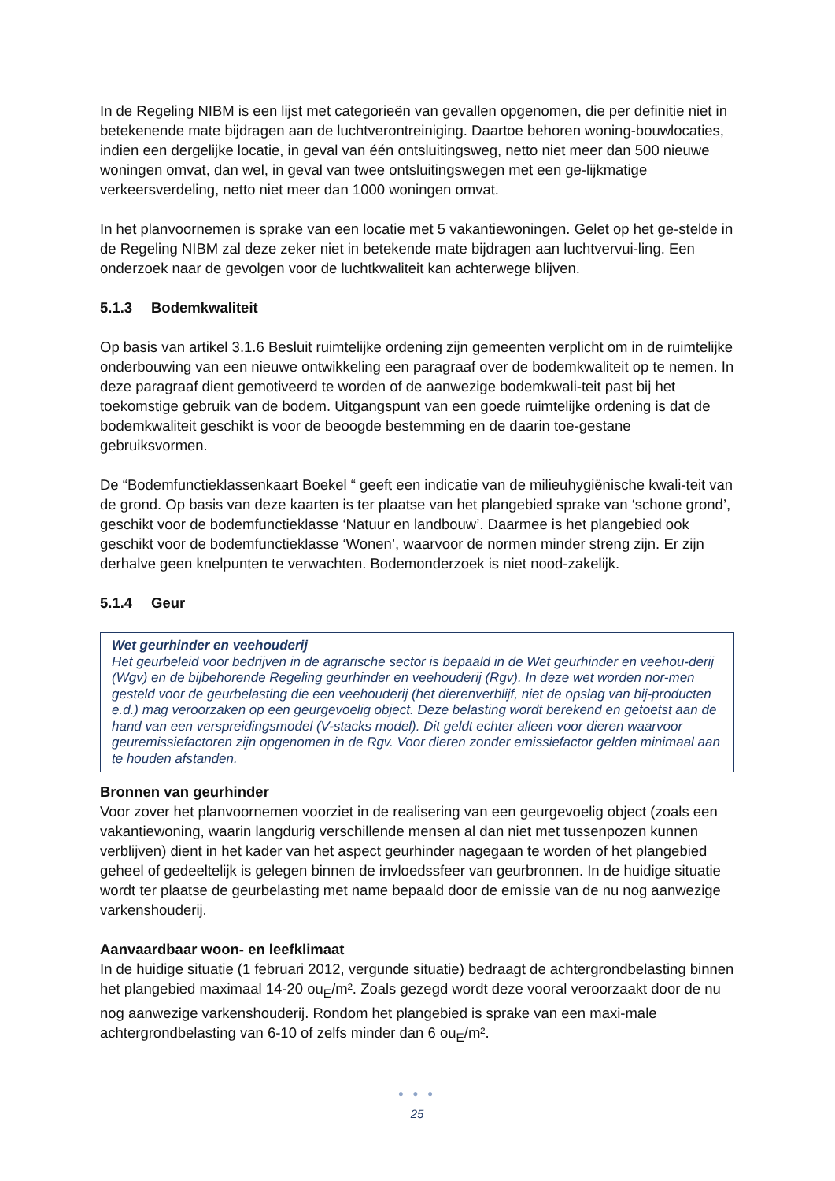In de Regeling NIBM is een lijst met categorieën van gevallen opgenomen, die per definitie niet in betekenende mate bijdragen aan de luchtverontreiniging. Daartoe behoren woning-bouwlocaties, indien een dergelijke locatie, in geval van één ontsluitingsweg, netto niet meer dan 500 nieuwe woningen omvat, dan wel, in geval van twee ontsluitingswegen met een ge-lijkmatige verkeersverdeling, netto niet meer dan 1000 woningen omvat.
In het planvoornemen is sprake van een locatie met 5 vakantiewoningen. Gelet op het ge-stelde in de Regeling NIBM zal deze zeker niet in betekende mate bijdragen aan luchtvervui-ling. Een onderzoek naar de gevolgen voor de luchtkwaliteit kan achterwege blijven.
5.1.3 Bodemkwaliteit
Op basis van artikel 3.1.6 Besluit ruimtelijke ordening zijn gemeenten verplicht om in de ruimtelijke onderbouwing van een nieuwe ontwikkeling een paragraaf over de bodemkwaliteit op te nemen. In deze paragraaf dient gemotiveerd te worden of de aanwezige bodemkwali-teit past bij het toekomstige gebruik van de bodem. Uitgangspunt van een goede ruimtelijke ordening is dat de bodemkwaliteit geschikt is voor de beoogde bestemming en de daarin toe-gestane gebruiksvormen.
De “Bodemfunctieklassenkaart Boekel “ geeft een indicatie van de milieuhygiënische kwali-teit van de grond. Op basis van deze kaarten is ter plaatse van het plangebied sprake van ‘schone grond’, geschikt voor de bodemfunctieklasse ‘Natuur en landbouw’. Daarmee is het plangebied ook geschikt voor de bodemfunctieklasse ‘Wonen’, waarvoor de normen minder streng zijn. Er zijn derhalve geen knelpunten te verwachten. Bodemonderzoek is niet nood-zakelijk.
5.1.4 Geur
Wet geurhinder en veehouderij
Het geurbeleid voor bedrijven in de agrarische sector is bepaald in de Wet geurhinder en veehou-derij (Wgv) en de bijbehorende Regeling geurhinder en veehouderij (Rgv). In deze wet worden nor-men gesteld voor de geurbelasting die een veehouderij (het dierenverblijf, niet de opslag van bij-producten e.d.) mag veroorzaken op een geurgevoelig object. Deze belasting wordt berekend en getoetst aan de hand van een verspreidingsmodel (V-stacks model). Dit geldt echter alleen voor dieren waarvoor geuremissiefactoren zijn opgenomen in de Rgv. Voor dieren zonder emissiefactor gelden minimaal aan te houden afstanden.
Bronnen van geurhinder
Voor zover het planvoornemen voorziet in de realisering van een geurgevoelig object (zoals een vakantiewoning, waarin langdurig verschillende mensen al dan niet met tussenpozen kunnen verblijven) dient in het kader van het aspect geurhinder nagegaan te worden of het plangebied geheel of gedeeltelijk is gelegen binnen de invloedssfeer van geurbronnen. In de huidige situatie wordt ter plaatse de geurbelasting met name bepaald door de emissie van de nu nog aanwezige varkenshouderij.
Aanvaardbaar woon- en leefklimaat
In de huidige situatie (1 februari 2012, vergunde situatie) bedraagt de achtergrondbelasting binnen het plangebied maximaal 14-20 ou<sub>E</sub>/m². Zoals gezegd wordt deze vooral veroorzaakt door de nu nog aanwezige varkenshouderij. Rondom het plangebied is sprake van een maxi-male achtergrondbelasting van 6-10 of zelfs minder dan 6 ou<sub>E</sub>/m².
● ● ●
25